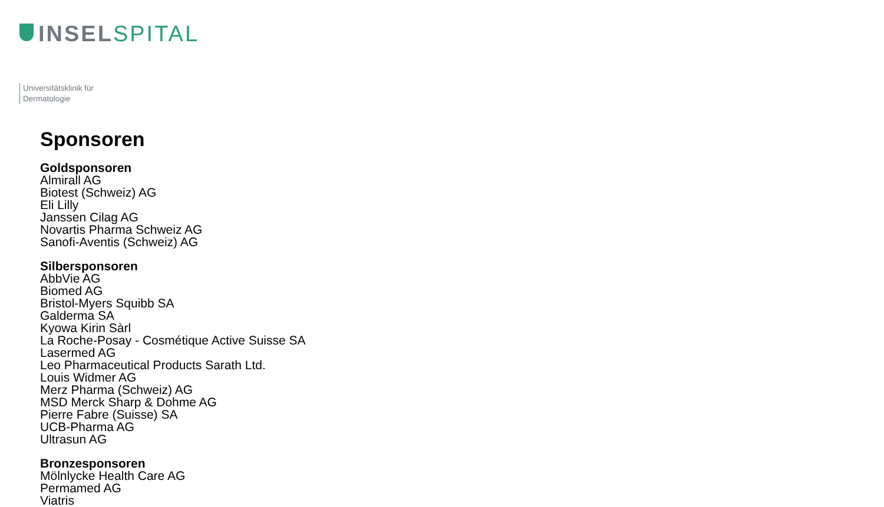INSEL SPITAL
Universitätsklinik für
Dermatologie
Sponsoren
Goldsponsoren
Almirall AG
Biotest (Schweiz) AG
Eli Lilly
Janssen Cilag AG
Novartis Pharma Schweiz AG
Sanofi-Aventis (Schweiz) AG
Silbersponsoren
AbbVie AG
Biomed AG
Bristol-Myers Squibb SA
Galderma SA
Kyowa Kirin Sàrl
La Roche-Posay - Cosmétique Active Suisse SA
Lasermed AG
Leo Pharmaceutical Products Sarath Ltd.
Louis Widmer AG
Merz Pharma (Schweiz) AG
MSD Merck Sharp & Dohme AG
Pierre Fabre (Suisse) SA
UCB-Pharma AG
Ultrasun AG
Bronzesponsoren
Mölnlycke Health Care AG
Permamed AG
Viatris